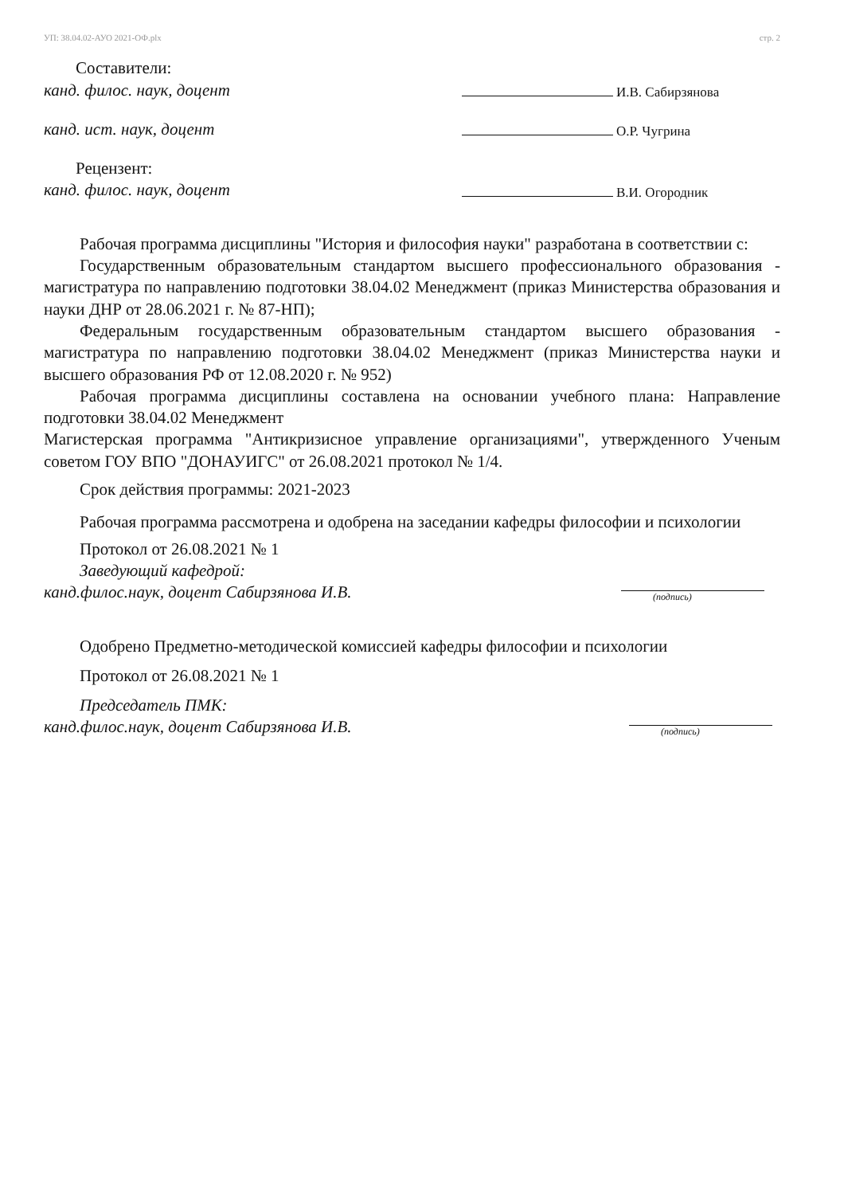УП: 38.04.02-АУО 2021-ОФ.plx стр. 2
Составители:
канд. филос. наук, доцент
И.В. Сабирзянова
канд. ист. наук, доцент
О.Р. Чугрина
Рецензент:
канд. филос. наук, доцент
В.И. Огородник
Рабочая программа дисциплины "История и философия науки" разработана в соответствии с:
Государственным образовательным стандартом высшего профессионального образования - магистратура по направлению подготовки 38.04.02 Менеджмент (приказ Министерства образования и науки ДНР от 28.06.2021 г. № 87-НП);
Федеральным государственным образовательным стандартом высшего образования - магистратура по направлению подготовки 38.04.02 Менеджмент (приказ Министерства науки и высшего образования РФ от 12.08.2020 г. № 952)
Рабочая программа дисциплины составлена на основании учебного плана: Направление подготовки 38.04.02 Менеджмент
Магистерская программа "Антикризисное управление организациями", утвержденного Ученым советом ГОУ ВПО "ДОНАУИГС" от 26.08.2021 протокол № 1/4.
Срок действия программы: 2021-2023
Рабочая программа рассмотрена и одобрена на заседании кафедры философии и психологии
Протокол от 26.08.2021 № 1
Заведующий кафедрой:
канд.филос.наук, доцент Сабирзянова И.В.
(подпись)
Одобрено Предметно-методической комиссией кафедры философии и психологии
Протокол от 26.08.2021 № 1
Председатель ПМК:
канд.филос.наук, доцент Сабирзянова И.В.
(подпись)